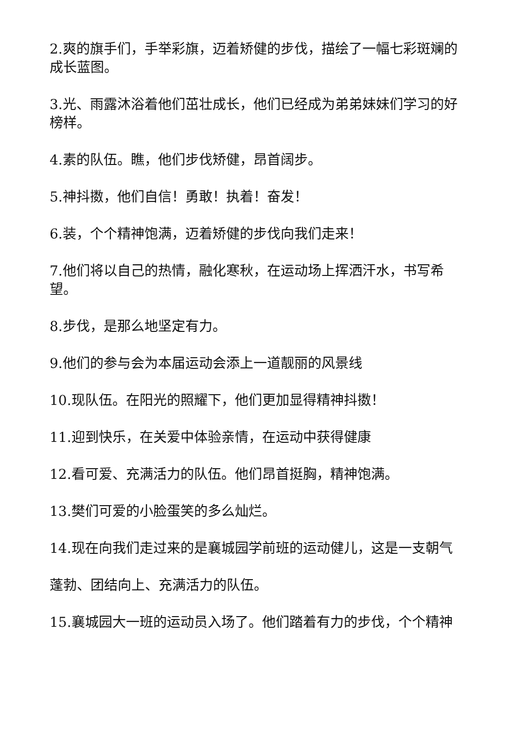2.爽的旗手们，手举彩旗，迈着矫健的步伐，描绘了一幅七彩斑斓的成长蓝图。
3.光、雨露沐浴着他们茁壮成长，他们已经成为弟弟妹妹们学习的好榜样。
4.素的队伍。瞧，他们步伐矫健，昂首阔步。
5.神抖擞，他们自信！勇敢！执着！奋发！
6.装，个个精神饱满，迈着矫健的步伐向我们走来！
7.他们将以自己的热情，融化寒秋，在运动场上挥洒汗水，书写希望。
8.步伐，是那么地坚定有力。
9.他们的参与会为本届运动会添上一道靓丽的风景线
10.现队伍。在阳光的照耀下，他们更加显得精神抖擞！
11.迎到快乐，在关爱中体验亲情，在运动中获得健康
12.看可爱、充满活力的队伍。他们昂首挺胸，精神饱满。
13.樊们可爱的小脸蛋笑的多么灿烂。
14.现在向我们走过来的是襄城园学前班的运动健儿，这是一支朝气
蓬勃、团结向上、充满活力的队伍。
15.襄城园大一班的运动员入场了。他们踏着有力的步伐，个个精神